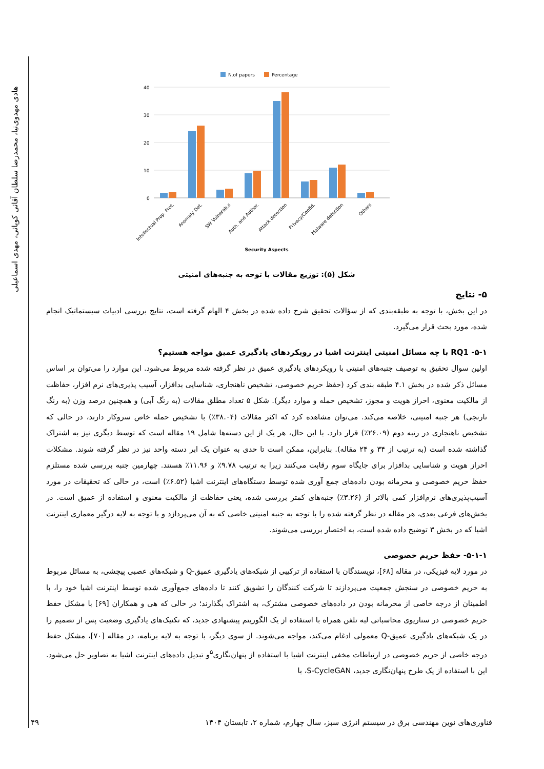هادی مهدوی‌نیا، محمدرضا سلطان آقائی کوپائی، مهدی اسماعیلی
N.of papers
Percentage
40
30
20
10
0
Intellectual Prop. Prot.
Anomaly Det.
SW Vulnerab.s
Auth. and Author.
Attack detection
Privacy/Confid.
Malware detection
Others
Security Aspects
شکل (۵): توزیع مقالات با توجه به جنبه‌های امنیتی
۵- نتایج
در این بخش، با توجه به طبقه‌بندی که از سؤالات تحقیق شرح داده شده در بخش ۴ الهام گرفته است، نتایج بررسی ادبیات سیستماتیک انجام شده، مورد بحث قرار می‌گیرد.
۵-۱- RQ1 با چه مسائل امنیتی اینترنت اشیا در رویکردهای یادگیری عمیق مواجه هستیم؟
اولین سوال تحقیق به توصیف جنبه‌های امنیتی با رویکردهای یادگیری عمیق در نظر گرفته شده مربوط می‌شود. این موارد را می‌توان بر اساس مسائل ذکر شده در بخش ۴.۱ طبقه بندی کرد (حفظ حریم خصوصی، تشخیص ناهنجاری، شناسایی بدافزار، آسیب پذیری‌های نرم افزار، حفاظت از مالکیت معنوی، احراز هویت و مجوز، تشخیص حمله و موارد دیگر). شکل ۵ تعداد مطلق مقالات (به رنگ آبی) و همچنین درصد وزن (به رنگ نارنجی) هر جنبه امنیتی، خلاصه می‌کند. می‌توان مشاهده کرد که اکثر مقالات (۳۸.۰۴٪) با تشخیص حمله خاص سروکار دارند، در حالی که تشخیص ناهنجاری در رتبه دوم (۲۶.۰۹٪) قرار دارد. با این حال، هر یک از این دسته‌ها شامل ۱۹ مقاله است که توسط دیگری نیز به اشتراک گذاشته شده است (به ترتیب از ۳۴ و ۲۴ مقاله). بنابراین، ممکن است تا حدی به عنوان یک ابر دسته واحد نیز در نظر گرفته شوند. مشکلات احراز هویت و شناسایی بدافزار برای جایگاه سوم رقابت می‌کنند زیرا به ترتیب ۹.۷۸٪ و ۱۱.۹۶٪ هستند. چهارمین جنبه بررسی شده مستلزم حفظ حریم خصوصی و محرمانه بودن داده‌های جمع آوری شده توسط دستگاه‌های اینترنت اشیا (۶.۵۲٪) است، در حالی که تحقیقات در مورد آسیب‌پذیری‌های نرم‌افزار کمی بالاتر از (۳.۲۶٪) جنبه‌های کمتر بررسی شده، یعنی حفاظت از مالکیت معنوی و استفاده از عمیق است. در بخش‌های فرعی بعدی، هر مقاله در نظر گرفته شده را با توجه به جنبه امنیتی خاصی که به آن می‌پردازد و با توجه به لایه درگیر معماری اینترنت اشیا که در بخش ۳ توضیح داده شده است، به اختصار بررسی می‌شوند.
۵-۱-۱- حفظ حریم خصوصی
در مورد لایه فیزیکی، در مقاله [۶۸]، نویسندگان با استفاده از ترکیبی از شبکه‌های یادگیری عمیق-Q و شبکه‌های عصبی پیچشی، به مسائل مربوط به حریم خصوصی در سنجش جمعیت می‌پردازند تا شرکت کنندگان را تشویق کنند تا داده‌های جمع‌آوری شده توسط اینترنت اشیا خود را، با اطمینان از درجه خاصی از محرمانه بودن در داده‌های خصوصی مشترک، به اشتراک بگذارند؛ در حالی که هی و همکاران [۶۹] با مشکل حفظ حریم خصوصی در سناریوی محاسباتی لبه تلفن همراه با استفاده از یک الگوریتم پیشنهادی جدید، که تکنیک‌های یادگیری وضعیت پس از تصمیم را در یک شبکه‌های یادگیری عمیق-Q معمولی ادغام می‌کند، مواجه می‌شوند. از سوی دیگر، با توجه به لایه برنامه، در مقاله [۷۰]، مشکل حفظ درجه خاصی از حریم خصوصی در ارتباطات مخفی اینترنت اشیا با استفاده از پنهان‌نگاری<sup>۵</sup>و تبدیل داده‌های اینترنت اشیا به تصاویر حل می‌شود. این با استفاده از یک طرح پنهان‌نگاری جدید، S-CycleGAN، با
فناوری‌های نوین مهندسی برق در سیستم انرژی سبز، سال چهارم، شماره ۲، تابستان ۱۴۰۴ ۴۹